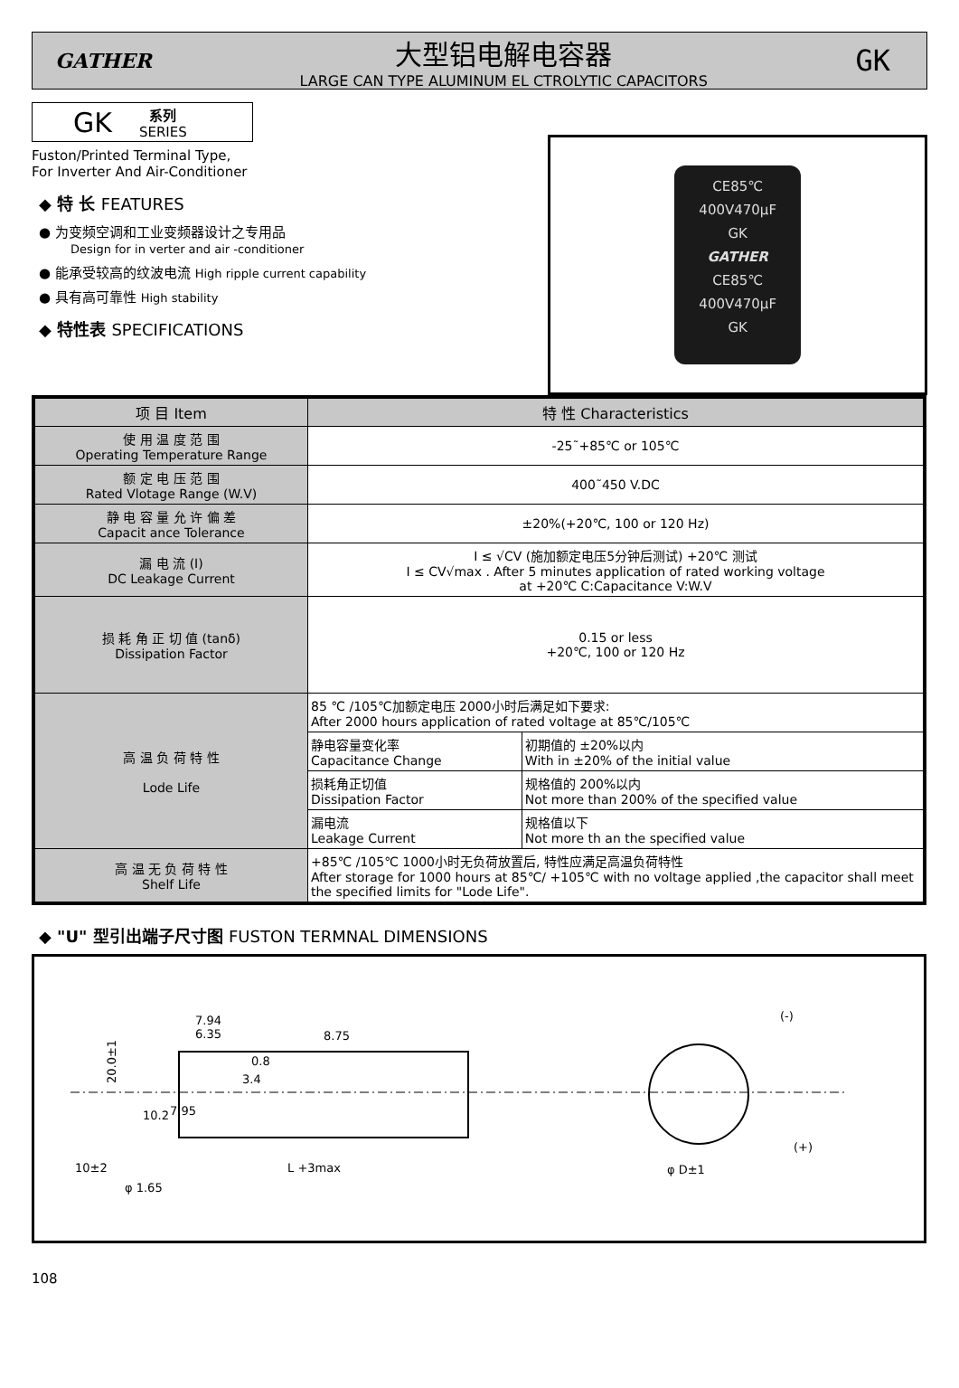GATHER
大型铝电解电容器
LARGE CAN TYPE ALUMINUM EL CTROLYTIC CAPACITORS
GK
GK 系列
SERIES
Fuston/Printed Terminal Type,
For Inverter And Air-Conditioner
◆ 特 长 FEATURES
● 为变频空调和工业变频器设计之专用品
Design for in verter and air -conditioner
● 能承受较高的纹波电流 High ripple current capability
● 具有高可靠性 High stability
◆ 特性表 SPECIFICATIONS
CE85℃
400V470μF
GK
GATHER
CE85℃
400V470μF
GK
| 项 目 Item | 特 性 Characteristics | |
| --- | --- | --- |
| 使 用 温 度 范 围 Operating Temperature Range | -25˜+85℃ or 105℃ | |
| 额 定 电 压 范 围 Rated Vlotage Range (W.V) | 400˜450 V.DC | |
| 静 电 容 量 允 许 偏 差 Capacit ance Tolerance | ±20%(+20℃, 100 or 120 Hz) | |
| 漏 电 流 (I) DC Leakage Current | I ≤ √CV (施加额定电压5分钟后测试) +20℃ 测试 I ≤ CV√max . After 5 minutes application of rated working voltage at +20℃ C:Capacitance V:W.V | |
| 损 耗 角 正 切 值 (tanδ) Dissipation Factor | 0.15 or less +20℃, 100 or 120 Hz | |
| 高 温 负 荷 特 性 Lode Life | 85 ℃ /105℃加额定电压 2000小时后满足如下要求: After 2000 hours application of rated voltage at 85℃/105℃ | |
| | 静电容量变化率 Capacitance Change | 初期值的 ±20%以内 With in ±20% of the initial value |
| | 损耗角正切值 Dissipation Factor | 规格值的 200%以内 Not more than 200% of the specified value |
| | 漏电流 Leakage Current | 规格值以下 Not more th an the specified value |
| 高 温 无 负 荷 特 性 Shelf Life | +85℃ /105℃ 1000小时无负荷放置后, 特性应满足高温负荷特性 After storage for 1000 hours at 85℃/ +105℃ with no voltage applied ,the capacitor shall meet the specified limits for "Lode Life". | |
◆ "U" 型引出端子尺寸图 FUSTON TERMNAL DIMENSIONS
20.0±1
10±2
L +3max
φ D±1
(-)
(+)
7.94
6.35
8.75
0.8
3.4
7.95
10.2
φ 1.65
108